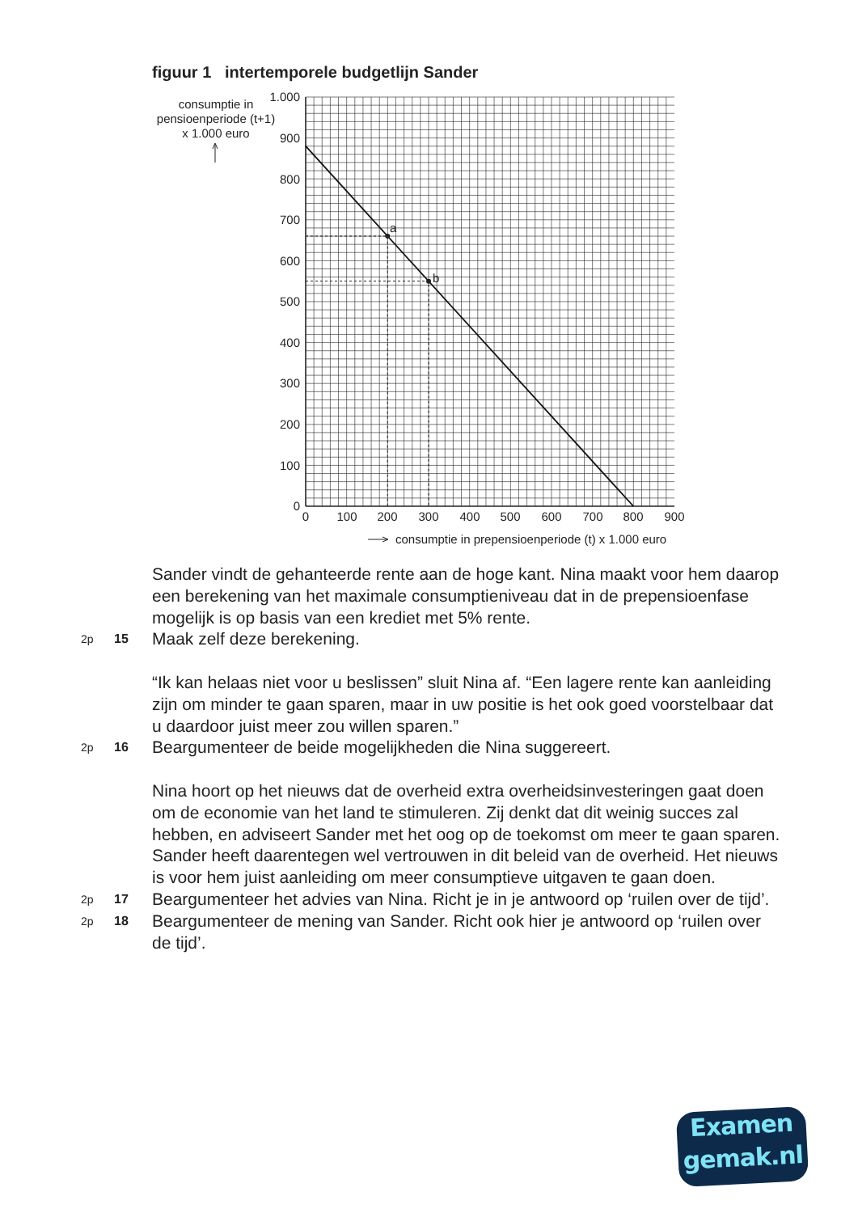figuur 1 intertemporele budgetlijn Sander
a
b
0
100
200
300
400
500
600
700
800
900
1.000
0
100
200
300
400
500
600
700
800
900
consumptie in
pensioenperiode (t+1)
x 1.000 euro
consumptie in prepensioenperiode (t) x 1.000 euro
Sander vindt de gehanteerde rente aan de hoge kant. Nina maakt voor hem daarop een berekening van het maximale consumptieniveau dat in de prepensioenfase mogelijk is op basis van een krediet met 5% rente.
2p 15 Maak zelf deze berekening.
“Ik kan helaas niet voor u beslissen” sluit Nina af. “Een lagere rente kan aanleiding zijn om minder te gaan sparen, maar in uw positie is het ook goed voorstelbaar dat u daardoor juist meer zou willen sparen.”
2p 16 Beargumenteer de beide mogelijkheden die Nina suggereert.
Nina hoort op het nieuws dat de overheid extra overheidsinvesteringen gaat doen om de economie van het land te stimuleren. Zij denkt dat dit weinig succes zal hebben, en adviseert Sander met het oog op de toekomst om meer te gaan sparen. Sander heeft daarentegen wel vertrouwen in dit beleid van de overheid. Het nieuws is voor hem juist aanleiding om meer consumptieve uitgaven te gaan doen.
2p 17 Beargumenteer het advies van Nina. Richt je in je antwoord op ‘ruilen over de tijd’.
2p 18 Beargumenteer de mening van Sander. Richt ook hier je antwoord op ‘ruilen over de tijd’.
Examen
gemak.nl